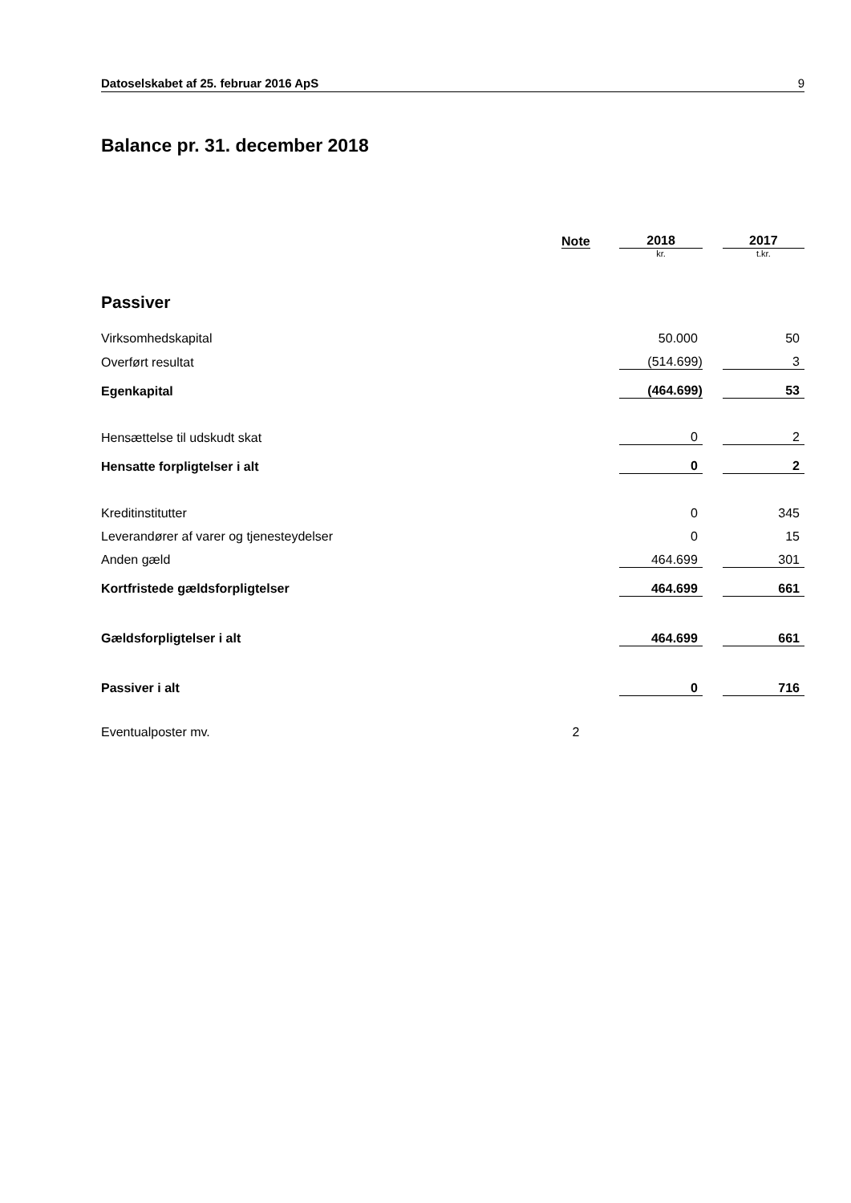Datoselskabet af 25. februar 2016 ApS 9
Balance pr. 31. december 2018
| | Note | | 2018 | | 2017 |
| --- | --- | --- | --- | --- | --- |
| | | | kr. | | t.kr. |
| Passiver | | | | | |
| Virksomhedskapital | | | 50.000 | | 50 |
| Overført resultat | | | (514.699) | | 3 |
| Egenkapital | | | (464.699) | | 53 |
| Hensættelse til udskudt skat | | | 0 | | 2 |
| Hensatte forpligtelser i alt | | | 0 | | 2 |
| Kreditinstitutter | | | 0 | | 345 |
| Leverandører af varer og tjenesteydelser | | | 0 | | 15 |
| Anden gæld | | | 464.699 | | 301 |
| Kortfristede gældsforpligtelser | | | 464.699 | | 661 |
| Gældsforpligtelser i alt | | | 464.699 | | 661 |
| Passiver i alt | | | 0 | | 716 |
| Eventualposter mv. | 2 | | | | |